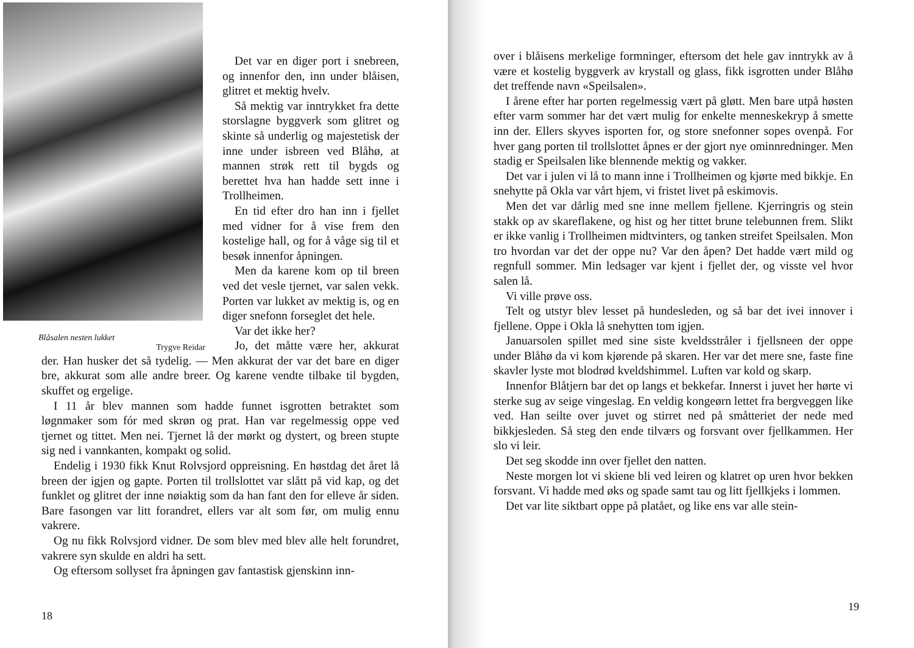Blåsalen nesten lukket
Trygve Reidar
Det var en diger port i snebreen, og innenfor den, inn under blåisen, glitret et mektig hvelv.
Så mektig var inntrykket fra dette storslagne byggverk som glitret og skinte så underlig og majestetisk der inne under isbreen ved Blåhø, at mannen strøk rett til bygds og berettet hva han hadde sett inne i Trollheimen.
En tid efter dro han inn i fjellet med vidner for å vise frem den kostelige hall, og for å våge sig til et besøk innenfor åpningen.
Men da karene kom op til breen ved det vesle tjernet, var salen vekk. Porten var lukket av mektig is, og en diger snefonn forseglet det hele.
Var det ikke her?
Jo, det måtte være her, akkurat der. Han husker det så tydelig. — Men akkurat der var det bare en diger bre, akkurat som alle andre breer. Og karene vendte tilbake til bygden, skuffet og ergelige.
I 11 år blev mannen som hadde funnet isgrotten betraktet som løgnmaker som fór med skrøn og prat. Han var regelmessig oppe ved tjernet og tittet. Men nei. Tjernet lå der mørkt og dystert, og breen stupte sig ned i vannkanten, kompakt og solid.
Endelig i 1930 fikk Knut Rolvsjord oppreisning. En høstdag det året lå breen der igjen og gapte. Porten til trollslottet var slått på vid kap, og det funklet og glitret der inne nøiaktig som da han fant den for elleve år siden. Bare fasongen var litt forandret, ellers var alt som før, om mulig ennu vakrere.
Og nu fikk Rolvsjord vidner. De som blev med blev alle helt forundret, vakrere syn skulde en aldri ha sett.
Og eftersom sollyset fra åpningen gav fantastisk gjenskinn inn-
18
over i blåisens merkelige formninger, eftersom det hele gav inntrykk av å være et kostelig byggverk av krystall og glass, fikk isgrotten under Blåhø det treffende navn «Speilsalen».
I årene efter har porten regelmessig vært på gløtt. Men bare utpå høsten efter varm sommer har det vært mulig for enkelte menneskekryp å smette inn der. Ellers skyves isporten for, og store snefonner sopes ovenpå. For hver gang porten til trollslottet åpnes er der gjort nye ominnredninger. Men stadig er Speilsalen like blennende mektig og vakker.
Det var i julen vi lå to mann inne i Trollheimen og kjørte med bikkje. En snehytte på Okla var vårt hjem, vi fristet livet på eskimovis.
Men det var dårlig med sne inne mellem fjellene. Kjerringris og stein stakk op av skareflakene, og hist og her tittet brune telebunnen frem. Slikt er ikke vanlig i Trollheimen midtvinters, og tanken streifet Speilsalen. Mon tro hvordan var det der oppe nu? Var den åpen? Det hadde vært mild og regnfull sommer. Min ledsager var kjent i fjellet der, og visste vel hvor salen lå.
Vi ville prøve oss.
Telt og utstyr blev lesset på hundesleden, og så bar det ivei innover i fjellene. Oppe i Okla lå snehytten tom igjen.
Januarsolen spillet med sine siste kveldsstråler i fjellsneen der oppe under Blåhø da vi kom kjørende på skaren. Her var det mere sne, faste fine skavler lyste mot blodrød kveldshimmel. Luften var kold og skarp.
Innenfor Blåtjern bar det op langs et bekkefar. Innerst i juvet her hørte vi sterke sug av seige vingeslag. En veldig kongeørn lettet fra bergveggen like ved. Han seilte over juvet og stirret ned på småtteriet der nede med bikkjesleden. Så steg den ende tilværs og forsvant over fjellkammen. Her slo vi leir.
Det seg skodde inn over fjellet den natten.
Neste morgen lot vi skiene bli ved leiren og klatret op uren hvor bekken forsvant. Vi hadde med øks og spade samt tau og litt fjellkjeks i lommen.
Det var lite siktbart oppe på platået, og like ens var alle stein-
19